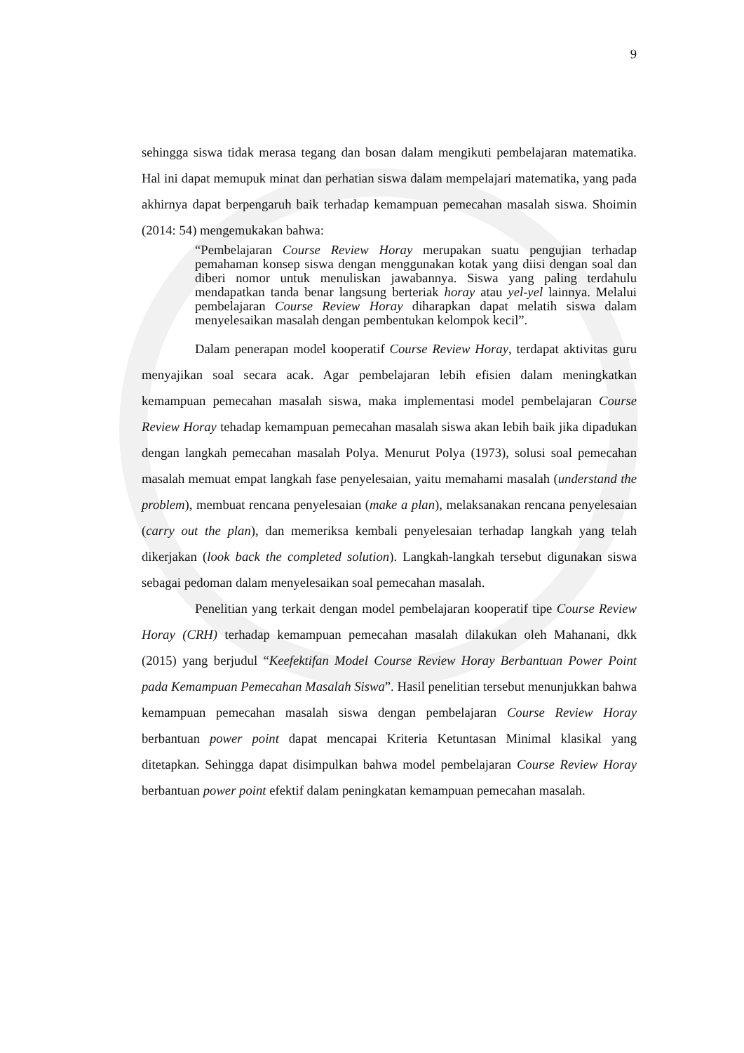9
sehingga siswa tidak merasa tegang dan bosan dalam mengikuti pembelajaran matematika. Hal ini dapat memupuk minat dan perhatian siswa dalam mempelajari matematika, yang pada akhirnya dapat berpengaruh baik terhadap kemampuan pemecahan masalah siswa. Shoimin (2014: 54) mengemukakan bahwa:
“Pembelajaran Course Review Horay merupakan suatu pengujian terhadap pemahaman konsep siswa dengan menggunakan kotak yang diisi dengan soal dan diberi nomor untuk menuliskan jawabannya. Siswa yang paling terdahulu mendapatkan tanda benar langsung berteriak horay atau yel-yel lainnya. Melalui pembelajaran Course Review Horay diharapkan dapat melatih siswa dalam menyelesaikan masalah dengan pembentukan kelompok kecil”.
Dalam penerapan model kooperatif Course Review Horay, terdapat aktivitas guru menyajikan soal secara acak. Agar pembelajaran lebih efisien dalam meningkatkan kemampuan pemecahan masalah siswa, maka implementasi model pembelajaran Course Review Horay tehadap kemampuan pemecahan masalah siswa akan lebih baik jika dipadukan dengan langkah pemecahan masalah Polya. Menurut Polya (1973), solusi soal pemecahan masalah memuat empat langkah fase penyelesaian, yaitu memahami masalah (understand the problem), membuat rencana penyelesaian (make a plan), melaksanakan rencana penyelesaian (carry out the plan), dan memeriksa kembali penyelesaian terhadap langkah yang telah dikerjakan (look back the completed solution). Langkah-langkah tersebut digunakan siswa sebagai pedoman dalam menyelesaikan soal pemecahan masalah.
Penelitian yang terkait dengan model pembelajaran kooperatif tipe Course Review Horay (CRH) terhadap kemampuan pemecahan masalah dilakukan oleh Mahanani, dkk (2015) yang berjudul “Keefektifan Model Course Review Horay Berbantuan Power Point pada Kemampuan Pemecahan Masalah Siswa”. Hasil penelitian tersebut menunjukkan bahwa kemampuan pemecahan masalah siswa dengan pembelajaran Course Review Horay berbantuan power point dapat mencapai Kriteria Ketuntasan Minimal klasikal yang ditetapkan. Sehingga dapat disimpulkan bahwa model pembelajaran Course Review Horay berbantuan power point efektif dalam peningkatan kemampuan pemecahan masalah.